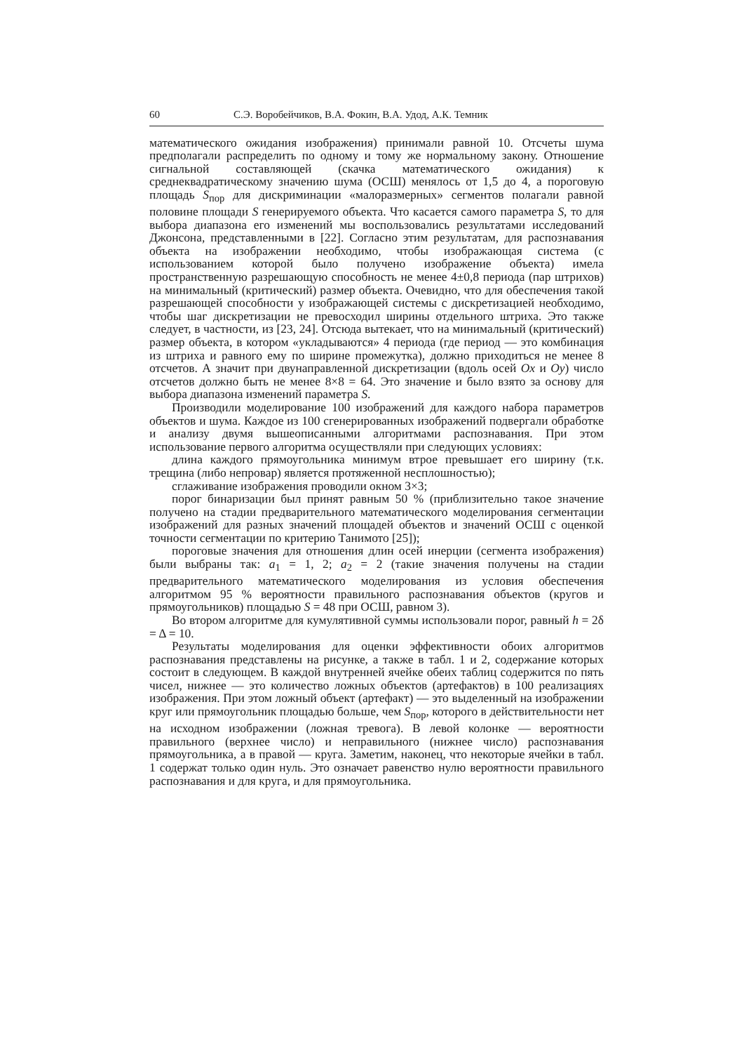60 С.Э. Воробейчиков, В.А. Фокин, В.А. Удод, А.К. Темник
математического ожидания изображения) принимали равной 10. Отсчеты шума предполагали распределить по одному и тому же нормальному закону. Отношение сигнальной составляющей (скачка математического ожидания) к среднеквадратическому значению шума (ОСШ) менялось от 1,5 до 4, а пороговую площадь S<sub>пор</sub> для дискриминации «малоразмерных» сегментов полагали равной половине площади S генерируемого объекта. Что касается самого параметра S, то для выбора диапазона его изменений мы воспользовались результатами исследований Джонсона, представленными в [22]. Согласно этим результатам, для распознавания объекта на изображении необходимо, чтобы изображающая система (с использованием которой было получено изображение объекта) имела пространственную разрешающую способность не менее 4±0,8 периода (пар штрихов) на минимальный (критический) размер объекта. Очевидно, что для обеспечения такой разрешающей способности у изображающей системы с дискретизацией необходимо, чтобы шаг дискретизации не превосходил ширины отдельного штриха. Это также следует, в частности, из [23, 24]. Отсюда вытекает, что на минимальный (критический) размер объекта, в котором «укладываются» 4 периода (где период — это комбинация из штриха и равного ему по ширине промежутка), должно приходиться не менее 8 отсчетов. А значит при двунаправленной дискретизации (вдоль осей Ox и Oy) число отсчетов должно быть не менее 8×8 = 64. Это значение и было взято за основу для выбора диапазона изменений параметра S.
Производили моделирование 100 изображений для каждого набора параметров объектов и шума. Каждое из 100 сгенерированных изображений подвергали обработке и анализу двумя вышеописанными алгоритмами распознавания. При этом использование первого алгоритма осуществляли при следующих условиях:
длина каждого прямоугольника минимум втрое превышает его ширину (т.к. трещина (либо непровар) является протяженной несплошностью);
сглаживание изображения проводили окном 3×3;
порог бинаризации был принят равным 50 % (приблизительно такое значение получено на стадии предварительного математического моделирования сегментации изображений для разных значений площадей объектов и значений ОСШ с оценкой точности сегментации по критерию Танимото [25]);
пороговые значения для отношения длин осей инерции (сегмента изображения) были выбраны так: a<sub>1</sub> = 1, 2; a<sub>2</sub> = 2 (такие значения получены на стадии предварительного математического моделирования из условия обеспечения алгоритмом 95 % вероятности правильного распознавания объектов (кругов и прямоугольников) площадью S = 48 при ОСШ, равном 3).
Во втором алгоритме для кумулятивной суммы использовали порог, равный h = 2δ = Δ = 10.
Результаты моделирования для оценки эффективности обоих алгоритмов распознавания представлены на рисунке, а также в табл. 1 и 2, содержание которых состоит в следующем. В каждой внутренней ячейке обеих таблиц содержится по пять чисел, нижнее — это количество ложных объектов (артефактов) в 100 реализациях изображения. При этом ложный объект (артефакт) — это выделенный на изображении круг или прямоугольник площадью больше, чем S<sub>пор</sub>, которого в действительности нет на исходном изображении (ложная тревога). В левой колонке — вероятности правильного (верхнее число) и неправильного (нижнее число) распознавания прямоугольника, а в правой — круга. Заметим, наконец, что некоторые ячейки в табл. 1 содержат только один нуль. Это означает равенство нулю вероятности правильного распознавания и для круга, и для прямоугольника.